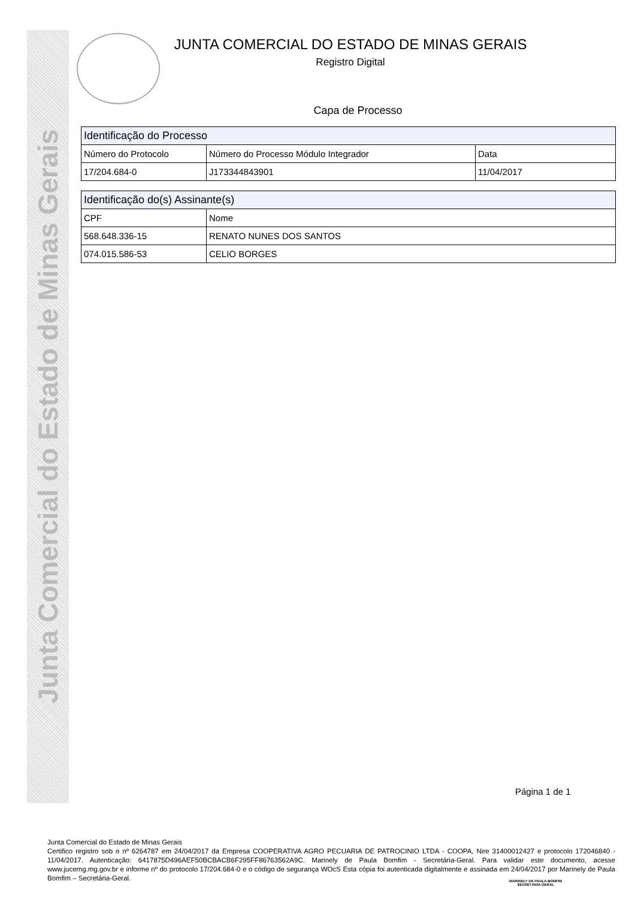Junta Comercial do Estado de Minas Gerais
JUNTA COMERCIAL DO ESTADO DE MINAS GERAIS
Registro Digital
Capa de Processo
| Identificação do Processo | | |
| --- | --- | --- |
| Número do Protocolo | Número do Processo Módulo Integrador | Data |
| 17/204.684-0 | J173344843901 | 11/04/2017 |
| Identificação do(s) Assinante(s) | |
| --- | --- |
| CPF | Nome |
| 568.648.336-15 | RENATO NUNES DOS SANTOS |
| 074.015.586-53 | CELIO BORGES |
Página 1 de 1
Junta Comercial do Estado de Minas Gerais
Certifico registro sob o nº 6264787 em 24/04/2017 da Empresa COOPERATIVA AGRO PECUARIA DE PATROCINIO LTDA - COOPA, Nire 31400012427 e protocolo 172046840 - 11/04/2017. Autenticação: 6417875D496AEF50BCBACB6F295FF86763562A9C. Marinely de Paula Bomfim - Secretária-Geral. Para validar este documento, acesse www.jucemg.mg.gov.br e informe nº do protocolo 17/204.684-0 e o código de segurança WOcS Esta cópia foi autenticada digitalmente e assinada em 24/04/2017 por Marinely de Paula Bomfim – Secretária-Geral.
MARINELY DE PAULA BOMFIM
SECRETÁRIA GERAL